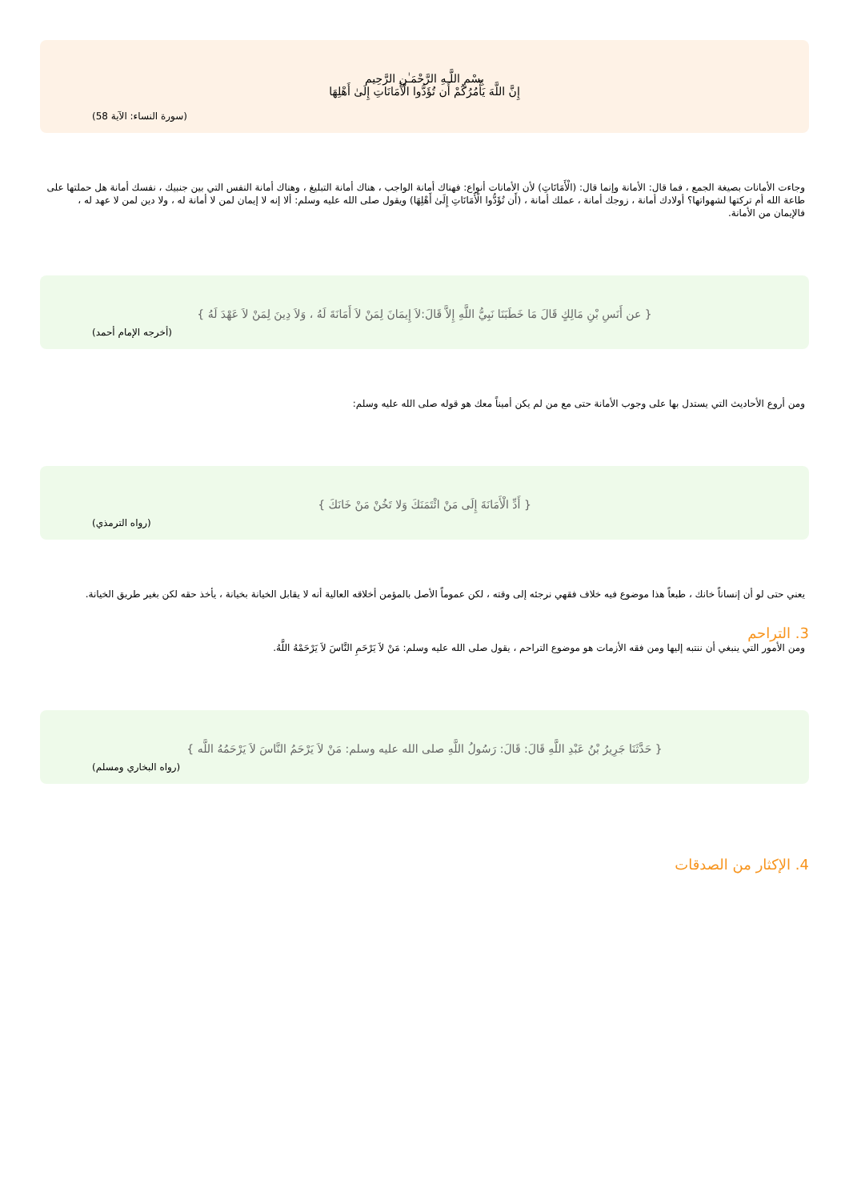بِسْمِ اللَّـهِ الرَّحْمَـٰنِ الرَّحِيم
إِنَّ اللَّهَ يَأْمُرُكُمْ أَن تُؤَدُّوا الْأَمَانَاتِ إِلَىٰ أَهْلِهَا
(سورة النساء: الآية 58)
وجاءت الأمانات بصيغة الجمع ، فما قال: الأمانة وإنما قال: (الْأَمَانَاتِ) لأن الأمانات أنواع: فهناك أمانة الواجب ، هناك أمانة التبليغ ، وهناك أمانة النفس التي بين جنبيك ، نفسك أمانة هل حملتها على طاعة الله أم تركتها لشهواتها؟ أولادك أمانة ، زوجك أمانة ، عملك أمانة ، (أَن تُؤَدُّوا الْأَمَانَاتِ إِلَىٰ أَهْلِهَا) ويقول صلى الله عليه وسلم: ألا إنه لا إيمان لمن لا أمانة له ، ولا دين لمن لا عهد له ، فالإيمان من الأمانة.
{ عن أَنَسِ بْنِ مَالِكٍ قَالَ مَا خَطَبَنَا نَبِيُّ اللَّهِ إِلاَّ قَالَ:لاَ إِيمَانَ لِمَنْ لاَ أَمَانَةَ لَهُ ، وَلاَ دِينَ لِمَنْ لاَ عَهْدَ لَهُ }
(أخرجه الإمام أحمد)
ومن أروع الأحاديث التي يستدل بها على وجوب الأمانة حتى مع من لم يكن أميناً معك هو قوله صلى الله عليه وسلم:
{ أَدِّ الْأَمَانَةَ إِلَى مَنْ ائْتَمَنَكَ وَلا تَخُنْ مَنْ خَانَكَ }
(رواه الترمذي)
يعني حتى لو أن إنساناً خانك ، طبعاً هذا موضوع فيه خلاف فقهي نرجئه إلى وقته ، لكن عموماً الأصل بالمؤمن أخلاقه العالية أنه لا يقابل الخيانة بخيانة ، يأخذ حقه لكن بغير طريق الخيانة.
3. التراحم
ومن الأمور التي ينبغي أن ننتبه إليها ومن فقه الأزمات هو موضوع التراحم ، يقول صلى الله عليه وسلم: مَنْ لاَ يَرْحَمِ النَّاسَ لاَ يَرْحَمْهُ اللَّهُ.
{ حَدَّثَنَا جَرِيرُ بْنُ عَبْدِ اللَّهِ قَالَ: قَالَ: رَسُولُ اللَّهِ صلى الله عليه وسلم: مَنْ لاَ يَرْحَمُ النَّاسَ لاَ يَرْحَمُهُ اللَّه }
(رواه البخاري ومسلم)
4. الإكثار من الصدقات